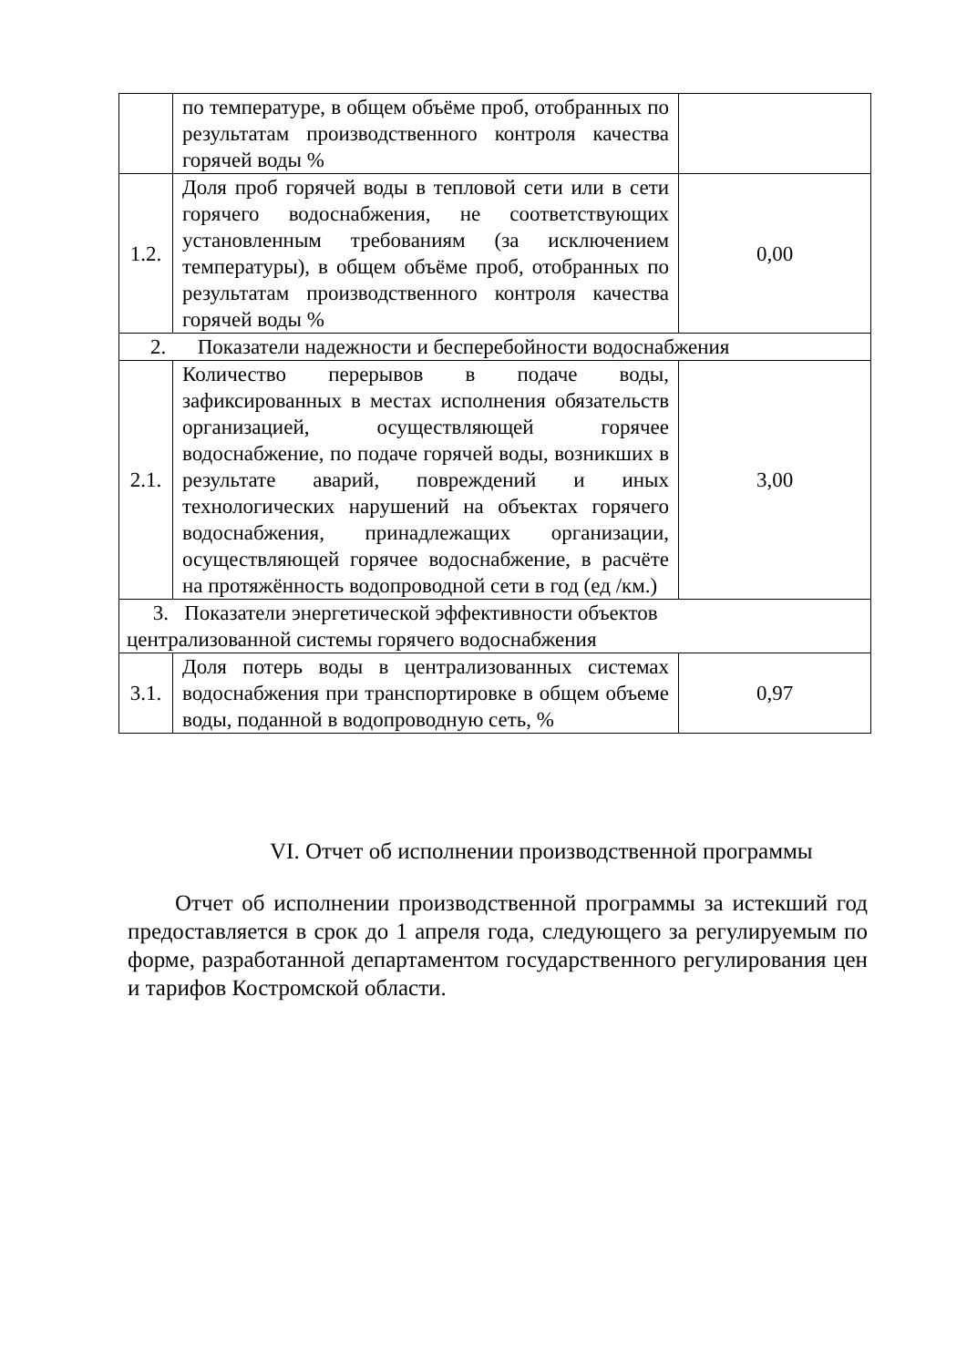| | по температуре, в общем объёме проб, отобранных по результатам производственного контроля качества горячей воды % | |
| 1.2. | Доля проб горячей воды в тепловой сети или в сети горячего водоснабжения, не соответствующих установленным требованиям (за исключением температуры), в общем объёме проб, отобранных по результатам производственного контроля качества горячей воды % | 0,00 |
| 2. Показатели надежности и бесперебойности водоснабжения | | |
| 2.1. | Количество перерывов в подаче воды, зафиксированных в местах исполнения обязательств организацией, осуществляющей горячее водоснабжение, по подаче горячей воды, возникших в результате аварий, повреждений и иных технологических нарушений на объектах горячего водоснабжения, принадлежащих организации, осуществляющей горячее водоснабжение, в расчёте на протяжённость водопроводной сети в год (ед /км.) | 3,00 |
| 3. Показатели энергетической эффективности объектов централизованной системы горячего водоснабжения | | |
| 3.1. | Доля потерь воды в централизованных системах водоснабжения при транспортировке в общем объеме воды, поданной в водопроводную сеть, % | 0,97 |
VI. Отчет об исполнении производственной программы
Отчет об исполнении производственной программы за истекший год предоставляется в срок до 1 апреля года, следующего за регулируемым по форме, разработанной департаментом государственного регулирования цен и тарифов Костромской области.